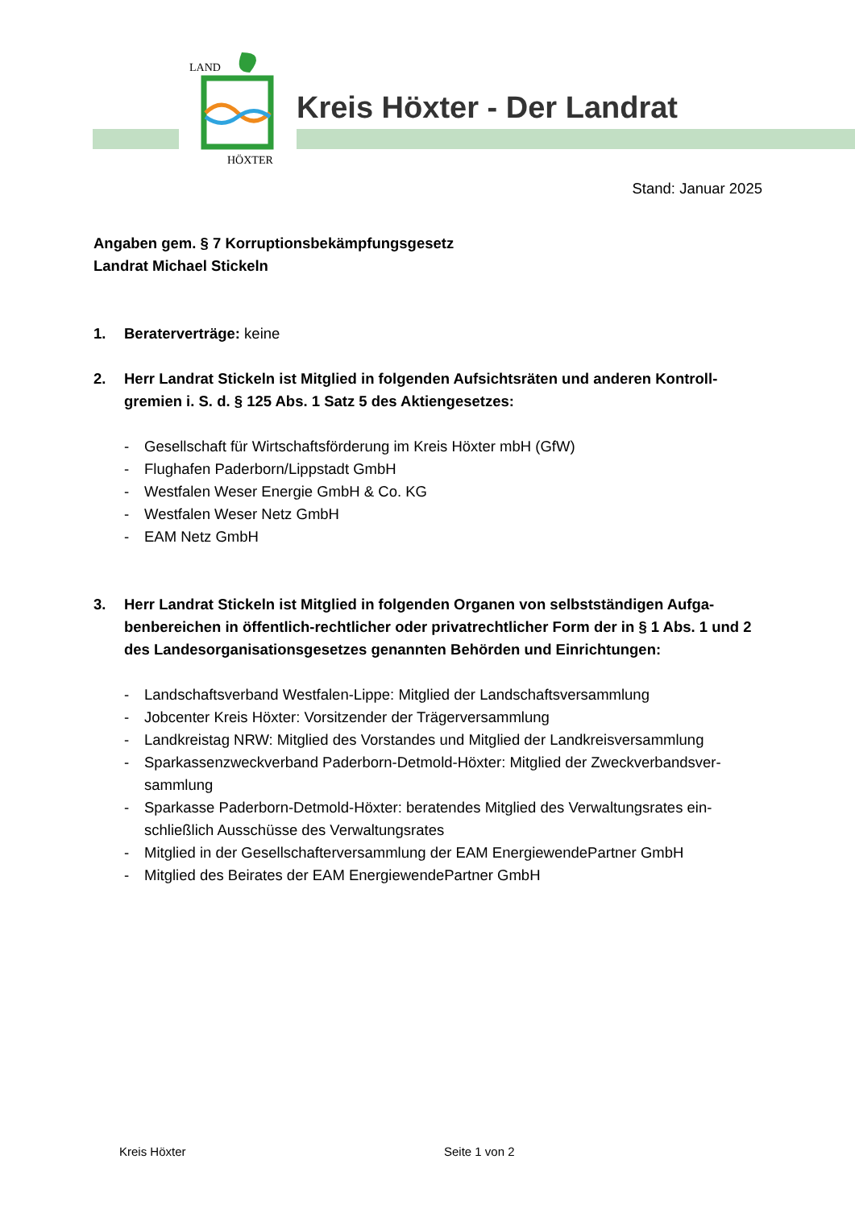LAND
HÖXTER
Kreis Höxter - Der Landrat
Stand: Januar 2025
Angaben gem. § 7 Korruptionsbekämpfungsgesetz
Landrat Michael Stickeln
1. Beraterverträge: keine
2. Herr Landrat Stickeln ist Mitglied in folgenden Aufsichtsräten und anderen Kontroll-gremien i. S. d. § 125 Abs. 1 Satz 5 des Aktiengesetzes:
- Gesellschaft für Wirtschaftsförderung im Kreis Höxter mbH (GfW)
- Flughafen Paderborn/Lippstadt GmbH
- Westfalen Weser Energie GmbH & Co. KG
- Westfalen Weser Netz GmbH
- EAM Netz GmbH
3. Herr Landrat Stickeln ist Mitglied in folgenden Organen von selbstständigen Aufga-benbereichen in öffentlich-rechtlicher oder privatrechtlicher Form der in § 1 Abs. 1 und 2 des Landesorganisationsgesetzes genannten Behörden und Einrichtungen:
- Landschaftsverband Westfalen-Lippe: Mitglied der Landschaftsversammlung
- Jobcenter Kreis Höxter: Vorsitzender der Trägerversammlung
- Landkreistag NRW: Mitglied des Vorstandes und Mitglied der Landkreisversammlung
- Sparkassenzweckverband Paderborn-Detmold-Höxter: Mitglied der Zweckverbandsver-sammlung
- Sparkasse Paderborn-Detmold-Höxter: beratendes Mitglied des Verwaltungsrates ein-schließlich Ausschüsse des Verwaltungsrates
- Mitglied in der Gesellschafterversammlung der EAM EnergiewendePartner GmbH
- Mitglied des Beirates der EAM EnergiewendePartner GmbH
Kreis Höxter Seite 1 von 2